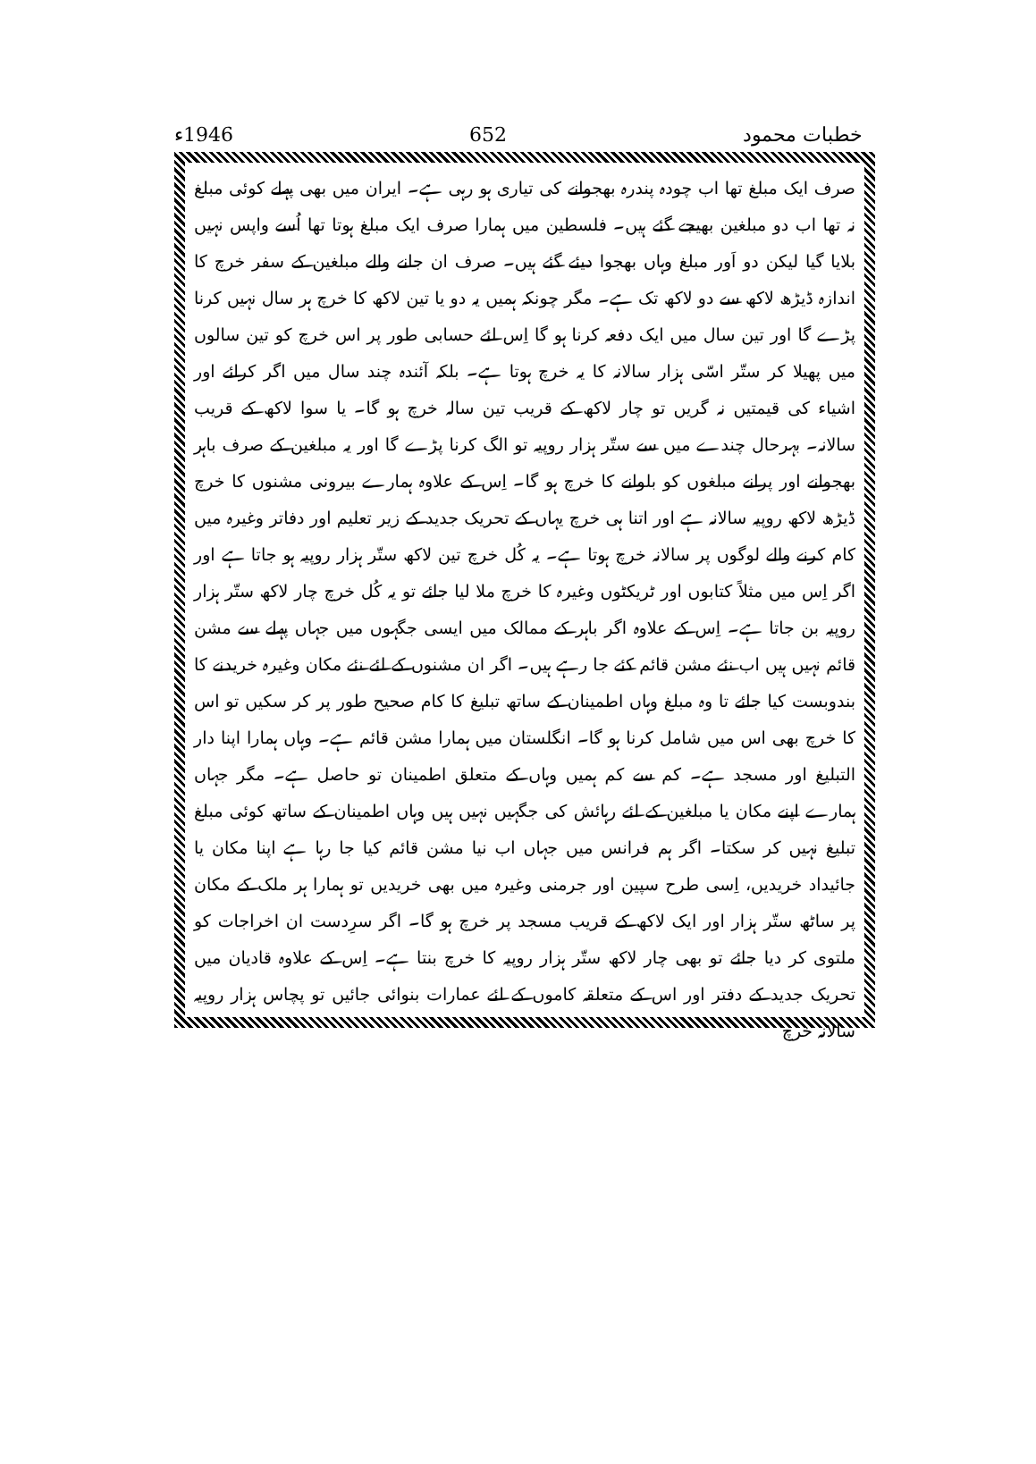خطبات محمود 652 1946ء
صرف ایک مبلغ تھا اب چودہ پندرہ بھجوانے کی تیاری ہو رہی ہے۔ ایران میں بھی پہلے کوئی مبلغ نہ تھا اب دو مبلغین بھیجے گئے ہیں۔ فلسطین میں ہمارا صرف ایک مبلغ ہوتا تھا اُسے واپس نہیں بلایا گیا لیکن دو اَور مبلغ وہاں بھجوا دیئے گئے ہیں۔ صرف ان جانے والے مبلغین کے سفر خرچ کا اندازہ ڈیڑھ لاکھ سے دو لاکھ تک ہے۔ مگر چونکہ ہمیں یہ دو یا تین لاکھ کا خرچ ہر سال نہیں کرنا پڑے گا اور تین سال میں ایک دفعہ کرنا ہو گا اِس لئے حسابی طور پر اس خرچ کو تین سالوں میں پھیلا کر ستّر اسّی ہزار سالانہ کا یہ خرچ ہوتا ہے۔ بلکہ آئندہ چند سال میں اگر کرائے اور اشیاء کی قیمتیں نہ گریں تو چار لاکھ کے قریب تین سالہ خرچ ہو گا۔ یا سوا لاکھ کے قریب سالانہ۔ بہرحال چندے میں سے ستّر ہزار روپیہ تو الگ کرنا پڑے گا اور یہ مبلغین کے صرف باہر بھجوانے اور پرانے مبلغوں کو بلوانے کا خرچ ہو گا۔ اِس کے علاوہ ہمارے بیرونی مشنوں کا خرچ ڈیڑھ لاکھ روپیہ سالانہ ہے اور اتنا ہی خرچ یہاں کے تحریک جدید کے زیر تعلیم اور دفاتر وغیرہ میں کام کرنے والے لوگوں پر سالانہ خرچ ہوتا ہے۔ یہ کُل خرچ تین لاکھ ستّر ہزار روپیہ ہو جاتا ہے اور اگر اِس میں مثلاً کتابوں اور ٹریکٹوں وغیرہ کا خرچ ملا لیا جائے تو یہ کُل خرچ چار لاکھ ستّر ہزار روپیہ بن جاتا ہے۔ اِس کے علاوہ اگر باہر کے ممالک میں ایسی جگہوں میں جہاں پہلے سے مشن قائم نہیں ہیں اب نئے مشن قائم کئے جا رہے ہیں۔ اگر ان مشنوں کے لئے نئے مکان وغیرہ خریدنے کا بندوبست کیا جائے تا وہ مبلغ وہاں اطمینان کے ساتھ تبلیغ کا کام صحیح طور پر کر سکیں تو اس کا خرچ بھی اس میں شامل کرنا ہو گا۔ انگلستان میں ہمارا مشن قائم ہے۔ وہاں ہمارا اپنا دار التبلیغ اور مسجد ہے۔ کم سے کم ہمیں وہاں کے متعلق اطمینان تو حاصل ہے۔ مگر جہاں ہمارے اپنے مکان یا مبلغین کے لئے رہائش کی جگہیں نہیں ہیں وہاں اطمینان کے ساتھ کوئی مبلغ تبلیغ نہیں کر سکتا۔ اگر ہم فرانس میں جہاں اب نیا مشن قائم کیا جا رہا ہے اپنا مکان یا جائیداد خریدیں، اِسی طرح سپین اور جرمنی وغیرہ میں بھی خریدیں تو ہمارا ہر ملک کے مکان پر ساٹھ ستّر ہزار اور ایک لاکھ کے قریب مسجد پر خرچ ہو گا۔ اگر سرِدست ان اخراجات کو ملتوی کر دیا جائے تو بھی چار لاکھ ستّر ہزار روپیہ کا خرچ بنتا ہے۔ اِس کے علاوہ قادیان میں تحریک جدید کے دفتر اور اس کے متعلقہ کاموں کے لئے عمارات بنوائی جائیں تو پچاس ہزار روپیہ سالانہ خرچ